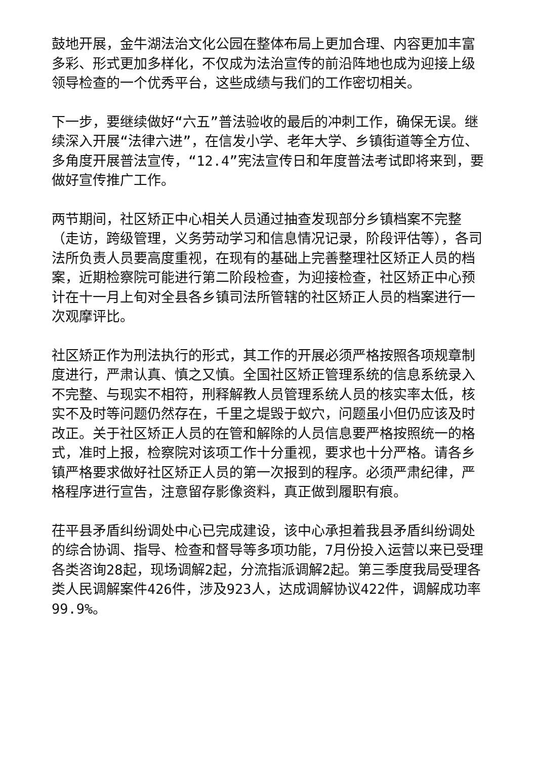鼓地开展，金牛湖法治文化公园在整体布局上更加合理、内容更加丰富多彩、形式更加多样化，不仅成为法治宣传的前沿阵地也成为迎接上级领导检查的一个优秀平台，这些成绩与我们的工作密切相关。
下一步，要继续做好“六五”普法验收的最后的冲刺工作，确保无误。继续深入开展“法律六进”，在信发小学、老年大学、乡镇街道等全方位、多角度开展普法宣传，“12.4”宪法宣传日和年度普法考试即将来到，要做好宣传推广工作。
两节期间，社区矫正中心相关人员通过抽查发现部分乡镇档案不完整（走访，跨级管理，义务劳动学习和信息情况记录，阶段评估等），各司法所负责人员要高度重视，在现有的基础上完善整理社区矫正人员的档案，近期检察院可能进行第二阶段检查，为迎接检查，社区矫正中心预计在十一月上旬对全县各乡镇司法所管辖的社区矫正人员的档案进行一次观摩评比。
社区矫正作为刑法执行的形式，其工作的开展必须严格按照各项规章制度进行，严肃认真、慎之又慎。全国社区矫正管理系统的信息系统录入不完整、与现实不相符，刑释解教人员管理系统人员的核实率太低，核实不及时等问题仍然存在，千里之堤毁于蚁穴，问题虽小但仍应该及时改正。关于社区矫正人员的在管和解除的人员信息要严格按照统一的格式，准时上报，检察院对该项工作十分重视，要求也十分严格。请各乡镇严格要求做好社区矫正人员的第一次报到的程序。必须严肃纪律，严格程序进行宣告，注意留存影像资料，真正做到履职有痕。
茌平县矛盾纠纷调处中心已完成建设，该中心承担着我县矛盾纠纷调处的综合协调、指导、检查和督导等多项功能，7月份投入运营以来已受理各类咨询28起，现场调解2起，分流指派调解2起。第三季度我局受理各类人民调解案件426件，涉及923人，达成调解协议422件，调解成功率99.9%。